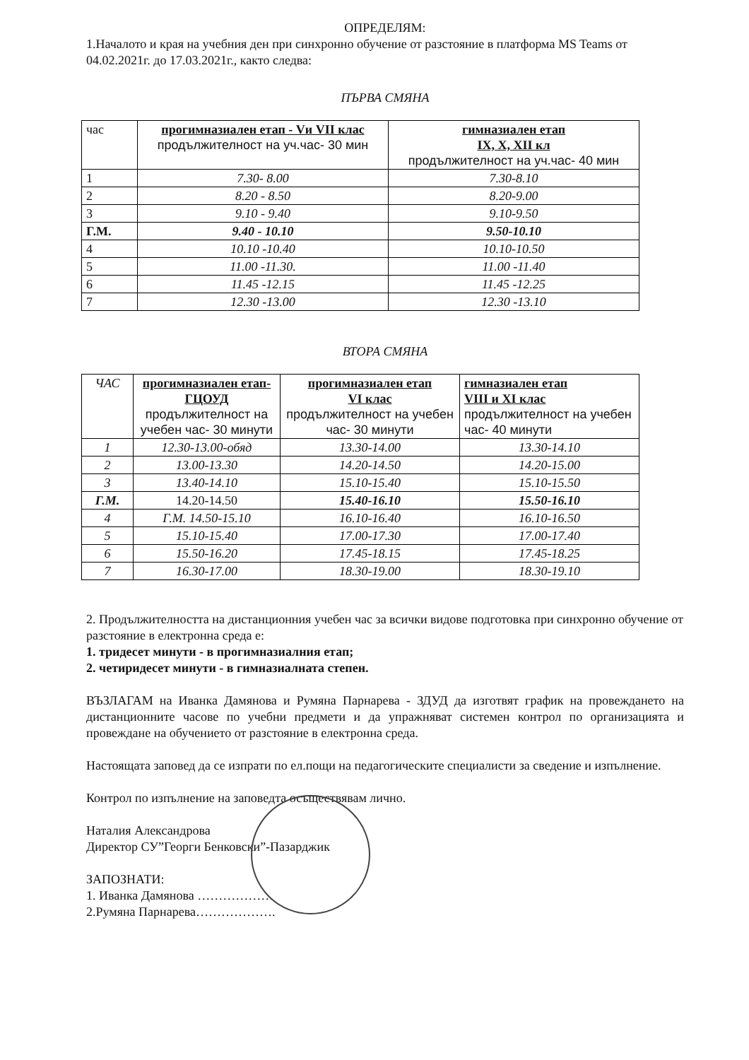ОПРЕДЕЛЯМ:
1.Началото и края на учебния ден при синхронно обучение от разстояние в платформа MS Teams от 04.02.2021г. до 17.03.2021г., както следва:
ПЪРВА СМЯНА
| час | прогимназиален етап - Vи VII клас продължителност на уч.час- 30 мин | гимназиален етап IX, X, XII кл продължителност на уч.час- 40 мин |
| --- | --- | --- |
| 1 | 7.30- 8.00 | 7.30-8.10 |
| 2 | 8.20 - 8.50 | 8.20-9.00 |
| 3 | 9.10 - 9.40 | 9.10-9.50 |
| Г.М. | 9.40 - 10.10 | 9.50-10.10 |
| 4 | 10.10 -10.40 | 10.10-10.50 |
| 5 | 11.00 -11.30. | 11.00 -11.40 |
| 6 | 11.45 -12.15 | 11.45 -12.25 |
| 7 | 12.30 -13.00 | 12.30 -13.10 |
ВТОРА СМЯНА
| ЧАС | прогимназиален етап- ГЦОУД продължителност на учебен час- 30 минути | прогимназиален етап VI клас продължителност на учебен час- 30 минути | гимназиален етап VIII и XI клас продължителност на учебен час- 40 минути |
| --- | --- | --- | --- |
| 1 | 12.30-13.00-обяд | 13.30-14.00 | 13.30-14.10 |
| 2 | 13.00-13.30 | 14.20-14.50 | 14.20-15.00 |
| 3 | 13.40-14.10 | 15.10-15.40 | 15.10-15.50 |
| Г.М. | 14.20-14.50 | 15.40-16.10 | 15.50-16.10 |
| 4 | Г.М. 14.50-15.10 | 16.10-16.40 | 16.10-16.50 |
| 5 | 15.10-15.40 | 17.00-17.30 | 17.00-17.40 |
| 6 | 15.50-16.20 | 17.45-18.15 | 17.45-18.25 |
| 7 | 16.30-17.00 | 18.30-19.00 | 18.30-19.10 |
2. Продължителността на дистанционния учебен час за всички видове подготовка при синхронно обучение от разстояние в електронна среда е:
1. тридесет минути - в прогимназиалния етап;
2. четиридесет минути - в гимназиалната степен.
ВЪЗЛАГАМ на Иванка Дамянова и Румяна Парнарева - ЗДУД да изготвят график на провеждането на дистанционните часове по учебни предмети и да упражняват системен контрол по организацията и провеждане на обучението от разстояние в електронна среда.
Настоящата заповед да се изпрати по ел.пощи на педагогическите специалисти за сведение и изпълнение.
Контрол по изпълнение на заповедта осъществявам лично.
Наталия Александрова
Директор СУ”Георги Бенковски”-Пазарджик
ЗАПОЗНАТИ:
1. Иванка Дамянова ………………
2.Румяна Парнарева……………….